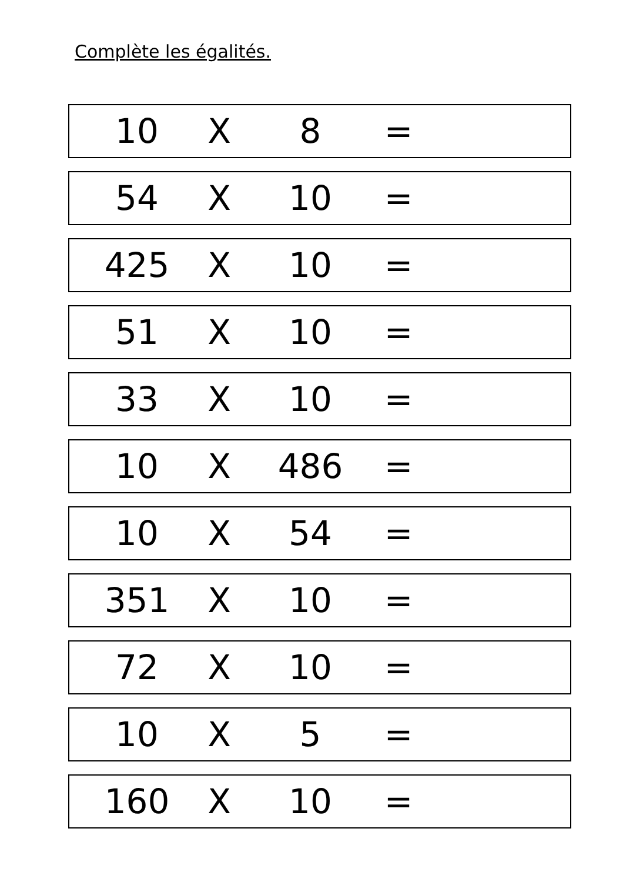Complète les égalités.
| 10 | X | 8 | = | |
| 54 | X | 10 | = | |
| 425 | X | 10 | = | |
| 51 | X | 10 | = | |
| 33 | X | 10 | = | |
| 10 | X | 486 | = | |
| 10 | X | 54 | = | |
| 351 | X | 10 | = | |
| 72 | X | 10 | = | |
| 10 | X | 5 | = | |
| 160 | X | 10 | = | |